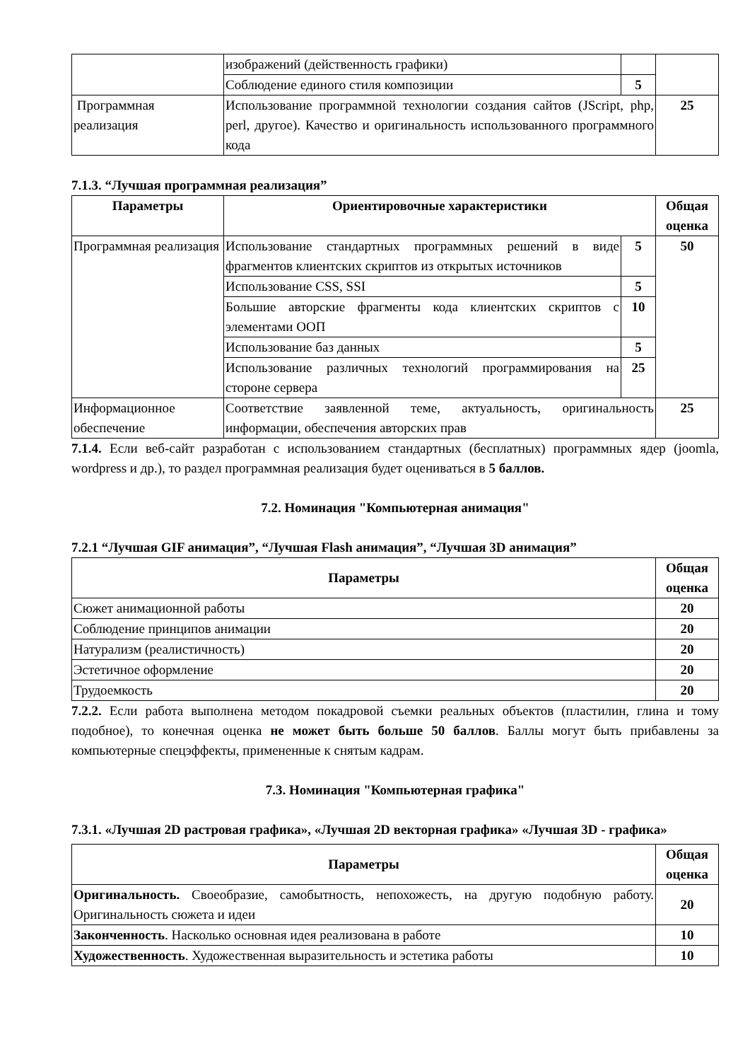| | изображений (действенность графики) | | |
| | Соблюдение единого стиля композиции | 5 | |
| Программная реализация | Использование программной технологии создания сайтов (JScript, php, perl, другое). Качество и оригинальность использованного программного кода | | 25 |
7.1.3. “Лучшая программная реализация”
| Параметры | Ориентировочные характеристики | | Общая оценка |
| --- | --- | --- | --- |
| Программная реализация | Использование стандартных программных решений в виде фрагментов клиентских скриптов из открытых источников | 5 | 50 |
| | Использование CSS, SSI | 5 | |
| | Большие авторские фрагменты кода клиентских скриптов с элементами ООП | 10 | |
| | Использование баз данных | 5 | |
| | Использование различных технологий программирования на стороне сервера | 25 | |
| Информационное обеспечение | Соответствие заявленной теме, актуальность, оригинальность информации, обеспечения авторских прав | | 25 |
7.1.4. Если веб-сайт разработан с использованием стандартных (бесплатных) программных ядер (joomla, wordpress и др.), то раздел программная реализация будет оцениваться в 5 баллов.
7.2. Номинация "Компьютерная анимация"
7.2.1 “Лучшая GIF анимация”, “Лучшая Flash анимация”, “Лучшая 3D анимация”
| Параметры | Общая оценка |
| --- | --- |
| Сюжет анимационной работы | 20 |
| Соблюдение принципов анимации | 20 |
| Натурализм (реалистичность) | 20 |
| Эстетичное оформление | 20 |
| Трудоемкость | 20 |
7.2.2. Если работа выполнена методом покадровой съемки реальных объектов (пластилин, глина и тому подобное), то конечная оценка не может быть больше 50 баллов. Баллы могут быть прибавлены за компьютерные спецэффекты, примененные к снятым кадрам.
7.3. Номинация "Компьютерная графика"
7.3.1. «Лучшая 2D растровая графика», «Лучшая 2D векторная графика» «Лучшая 3D - графика»
| Параметры | Общая оценка |
| --- | --- |
| Оригинальность. Своеобразие, самобытность, непохожесть, на другую подобную работу. Оригинальность сюжета и идеи | 20 |
| Законченность . Насколько основная идея реализована в работе | 10 |
| Художественность . Художественная выразительность и эстетика работы | 10 |